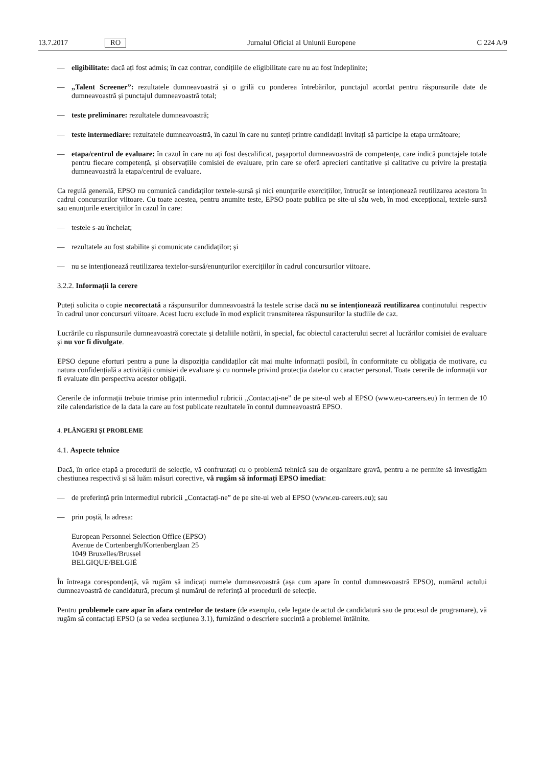13.7.2017 RO Jurnalul Oficial al Uniunii Europene C 224 A/9
— eligibilitate: dacă ați fost admis; în caz contrar, condițiile de eligibilitate care nu au fost îndeplinite;
— „Talent Screener”: rezultatele dumneavoastră și o grilă cu ponderea întrebărilor, punctajul acordat pentru răspunsurile date de dumneavoastră și punctajul dumneavoastră total;
— teste preliminare: rezultatele dumneavoastră;
— teste intermediare: rezultatele dumneavoastră, în cazul în care nu sunteți printre candidații invitați să participe la etapa următoare;
— etapa/centrul de evaluare: în cazul în care nu ați fost descalificat, pașaportul dumneavoastră de competențe, care indică punctajele totale pentru fiecare competență, și observațiile comisiei de evaluare, prin care se oferă aprecieri cantitative și calitative cu privire la prestația dumneavoastră la etapa/centrul de evaluare.
Ca regulă generală, EPSO nu comunică candidaților textele-sursă și nici enunțurile exercițiilor, întrucât se intenționează reutilizarea acestora în cadrul concursurilor viitoare. Cu toate acestea, pentru anumite teste, EPSO poate publica pe site-ul său web, în mod excepțional, textele-sursă sau enunțurile exercițiilor în cazul în care:
— testele s-au încheiat;
— rezultatele au fost stabilite și comunicate candidaților; și
— nu se intenționează reutilizarea textelor-sursă/enunțurilor exercițiilor în cadrul concursurilor viitoare.
3.2.2. Informații la cerere
Puteți solicita o copie necorectată a răspunsurilor dumneavoastră la testele scrise dacă nu se intenționează reutilizarea conținutului respectiv în cadrul unor concursuri viitoare. Acest lucru exclude în mod explicit transmiterea răspunsurilor la studiile de caz.
Lucrările cu răspunsurile dumneavoastră corectate și detaliile notării, în special, fac obiectul caracterului secret al lucrărilor comisiei de evaluare și nu vor fi divulgate.
EPSO depune eforturi pentru a pune la dispoziția candidaților cât mai multe informații posibil, în conformitate cu obligația de motivare, cu natura confidențială a activității comisiei de evaluare și cu normele privind protecția datelor cu caracter personal. Toate cererile de informații vor fi evaluate din perspectiva acestor obligații.
Cererile de informații trebuie trimise prin intermediul rubricii „Contactați-ne” de pe site-ul web al EPSO (www.eu-careers.eu) în termen de 10 zile calendaristice de la data la care au fost publicate rezultatele în contul dumneavoastră EPSO.
4. PLÂNGERI ȘI PROBLEME
4.1. Aspecte tehnice
Dacă, în orice etapă a procedurii de selecție, vă confruntați cu o problemă tehnică sau de organizare gravă, pentru a ne permite să investigăm chestiunea respectivă și să luăm măsuri corective, vă rugăm să informați EPSO imediat:
— de preferință prin intermediul rubricii „Contactați-ne” de pe site-ul web al EPSO (www.eu-careers.eu); sau
— prin poștă, la adresa:
European Personnel Selection Office (EPSO)
Avenue de Cortenbergh/Kortenberglaan 25
1049 Bruxelles/Brussel
BELGIQUE/BELGIË
În întreaga corespondență, vă rugăm să indicați numele dumneavoastră (așa cum apare în contul dumneavoastră EPSO), numărul actului dumneavoastră de candidatură, precum și numărul de referință al procedurii de selecție.
Pentru problemele care apar în afara centrelor de testare (de exemplu, cele legate de actul de candidatură sau de procesul de programare), vă rugăm să contactați EPSO (a se vedea secțiunea 3.1), furnizând o descriere succintă a problemei întâlnite.